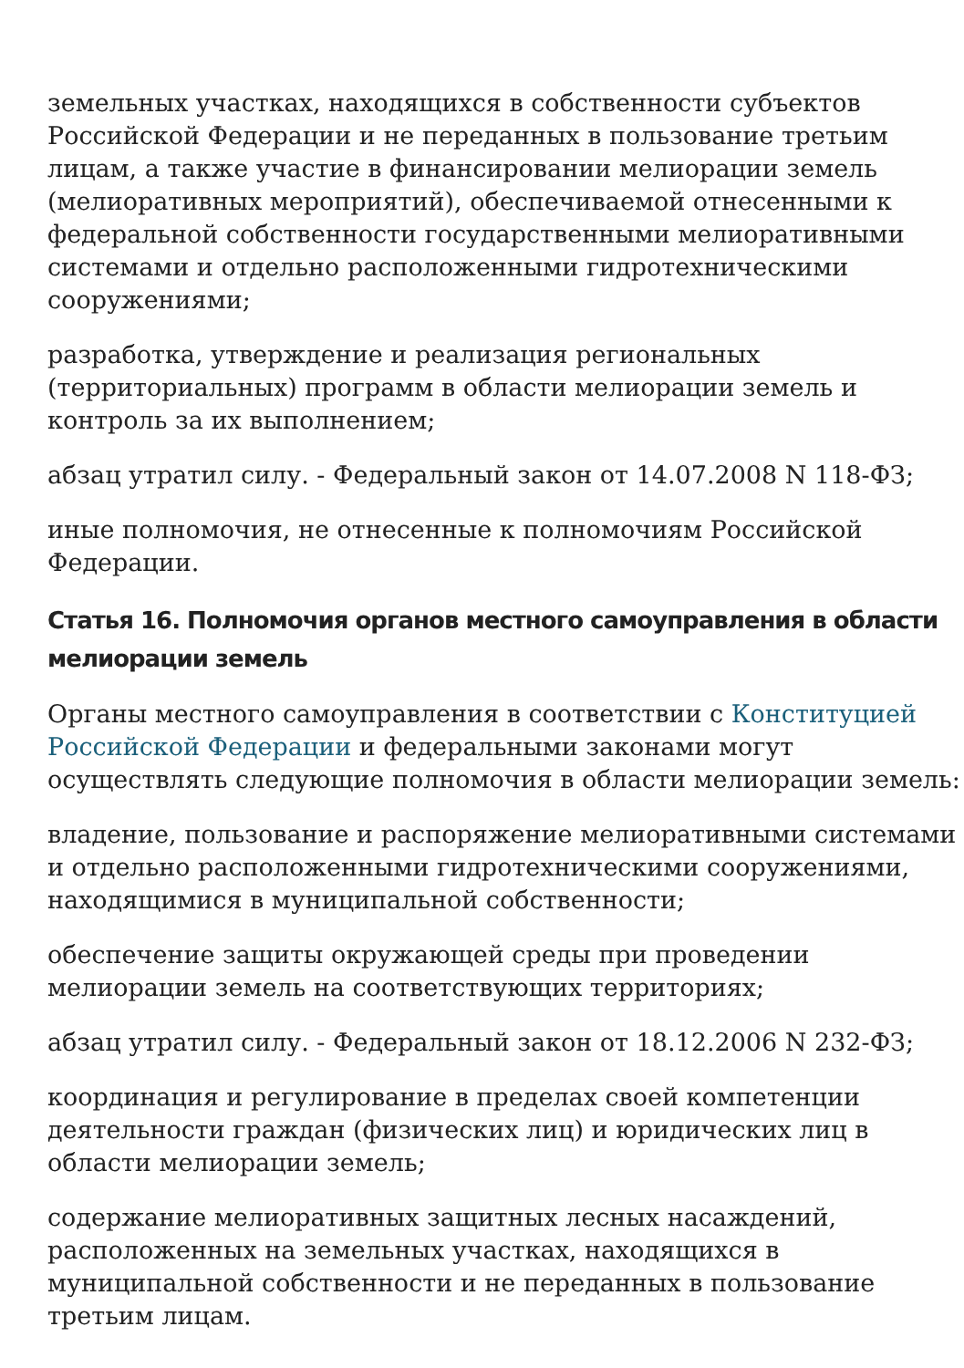земельных участках, находящихся в собственности субъектов Российской Федерации и не переданных в пользование третьим лицам, а также участие в финансировании мелиорации земель (мелиоративных мероприятий), обеспечиваемой отнесенными к федеральной собственности государственными мелиоративными системами и отдельно расположенными гидротехническими сооружениями;
разработка, утверждение и реализация региональных (территориальных) программ в области мелиорации земель и контроль за их выполнением;
абзац утратил силу. - Федеральный закон от 14.07.2008 N 118-ФЗ;
иные полномочия, не отнесенные к полномочиям Российской Федерации.
Статья 16. Полномочия органов местного самоуправления в области мелиорации земель
Органы местного самоуправления в соответствии с Конституцией Российской Федерации и федеральными законами могут осуществлять следующие полномочия в области мелиорации земель:
владение, пользование и распоряжение мелиоративными системами и отдельно расположенными гидротехническими сооружениями, находящимися в муниципальной собственности;
обеспечение защиты окружающей среды при проведении мелиорации земель на соответствующих территориях;
абзац утратил силу. - Федеральный закон от 18.12.2006 N 232-ФЗ;
координация и регулирование в пределах своей компетенции деятельности граждан (физических лиц) и юридических лиц в области мелиорации земель;
содержание мелиоративных защитных лесных насаждений, расположенных на земельных участках, находящихся в муниципальной собственности и не переданных в пользование третьим лицам.